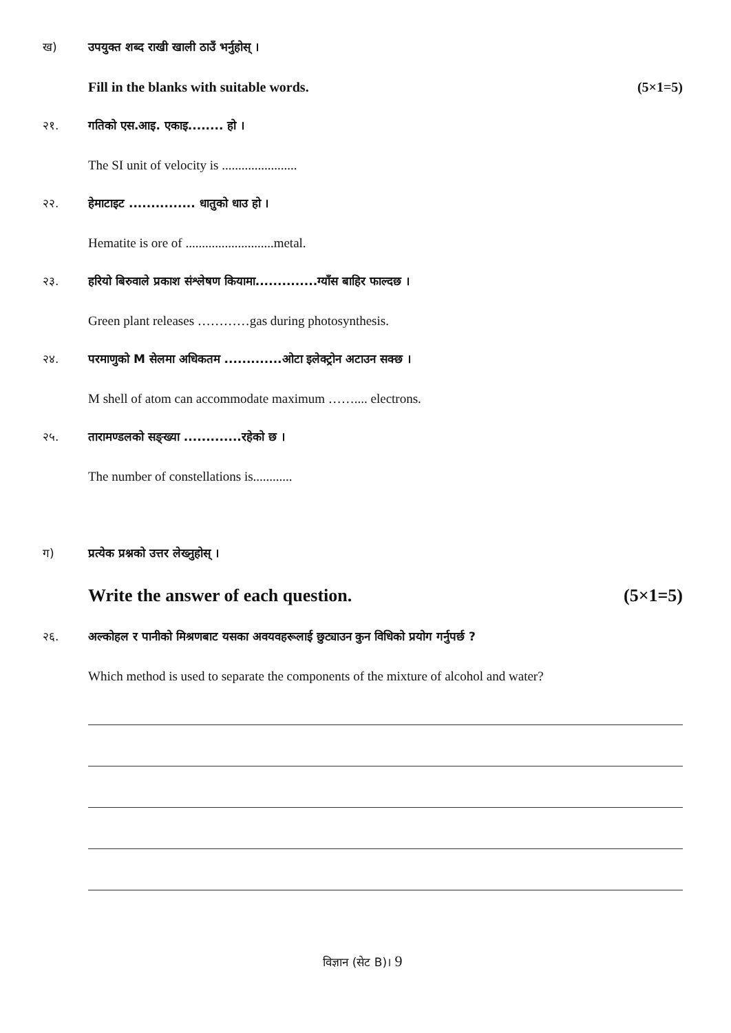ख) उपयुक्त शब्द राखी खाली ठाउँ भर्नुहोस् ।
Fill in the blanks with suitable words. (5×1=5)
२१. गतिको एस.आइ. एकाइ........ हो ।
The SI unit of velocity is .......................
२२. हेमाटाइट ............... धातुको धाउ हो ।
Hematite is ore of ...........................metal.
२३. हरियो बिरुवाले प्रकाश संश्लेषण कियामा..............ग्याँस बाहिर फाल्दछ ।
Green plant releases …………gas during photosynthesis.
२४. परमाणुको M सेलमा अधिकतम .............ओटा इलेक्ट्रोन अटाउन सक्छ ।
M shell of atom can accommodate maximum …….... electrons.
२५. तारामण्डलको सङ्ख्या .............रहेको छ ।
The number of constellations is............
ग) प्रत्येक प्रश्नको उत्तर लेख्नुहोस् ।
Write the answer of each question. (5×1=5)
२६. अल्कोहल र पानीको मिश्रणबाट यसका अवयवहरूलाई छुट्याउन कुन विधिको प्रयोग गर्नुपर्छ ?
Which method is used to separate the components of the mixture of alcohol and water?
विज्ञान (सेट B)। 9